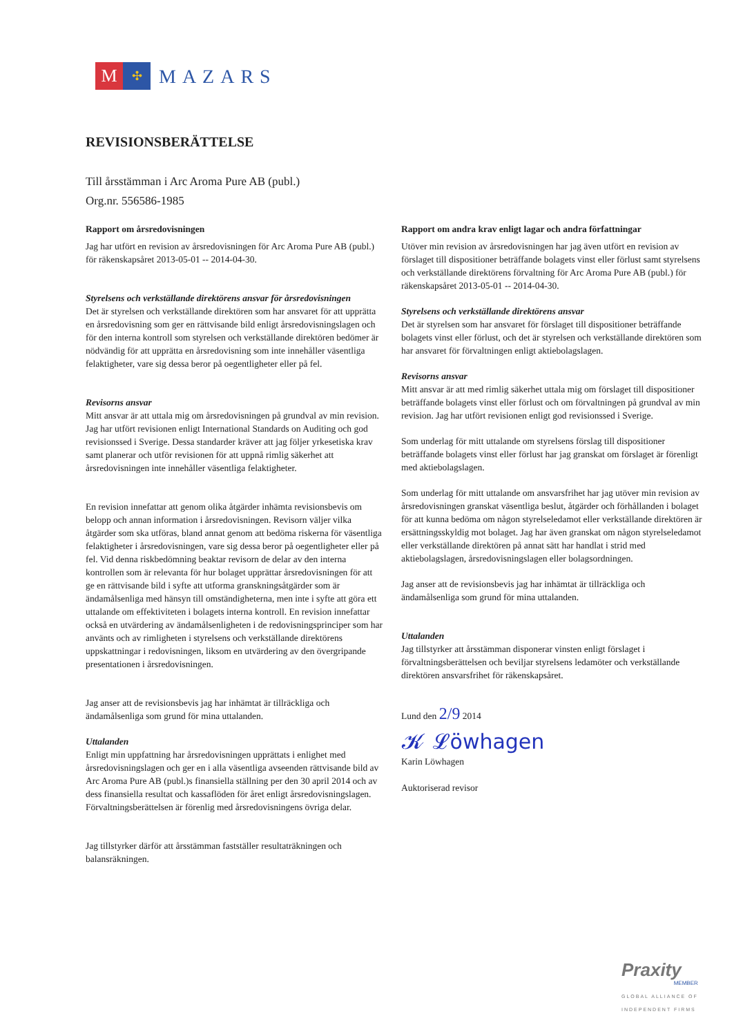M
✣
MAZARS
REVISIONSBERÄTTELSE
Till årsstämman i Arc Aroma Pure AB (publ.)
Org.nr. 556586-1985
Rapport om årsredovisningen
Jag har utfört en revision av årsredovisningen för Arc Aroma Pure AB (publ.) för räkenskapsåret 2013-05-01 -- 2014-04-30.
Styrelsens och verkställande direktörens ansvar för årsredovisningen
Det är styrelsen och verkställande direktören som har ansvaret för att upprätta en årsredovisning som ger en rättvisande bild enligt årsredovisningslagen och för den interna kontroll som styrelsen och verkställande direktören bedömer är nödvändig för att upprätta en årsredovisning som inte innehåller väsentliga felaktigheter, vare sig dessa beror på oegentligheter eller på fel.
Revisorns ansvar
Mitt ansvar är att uttala mig om årsredovisningen på grundval av min revision. Jag har utfört revisionen enligt International Standards on Auditing och god revisionssed i Sverige. Dessa standarder kräver att jag följer yrkesetiska krav samt planerar och utför revisionen för att uppnå rimlig säkerhet att årsredovisningen inte innehåller väsentliga felaktigheter.
En revision innefattar att genom olika åtgärder inhämta revisionsbevis om belopp och annan information i årsredovisningen. Revisorn väljer vilka åtgärder som ska utföras, bland annat genom att bedöma riskerna för väsentliga felaktigheter i årsredovisningen, vare sig dessa beror på oegentligheter eller på fel. Vid denna riskbedömning beaktar revisorn de delar av den interna kontrollen som är relevanta för hur bolaget upprättar årsredovisningen för att ge en rättvisande bild i syfte att utforma granskningsåtgärder som är ändamålsenliga med hänsyn till omständigheterna, men inte i syfte att göra ett uttalande om effektiviteten i bolagets interna kontroll. En revision innefattar också en utvärdering av ändamålsenligheten i de redovisningsprinciper som har använts och av rimligheten i styrelsens och verkställande direktörens uppskattningar i redovisningen, liksom en utvärdering av den övergripande presentationen i årsredovisningen.
Jag anser att de revisionsbevis jag har inhämtat är tillräckliga och ändamålsenliga som grund för mina uttalanden.
Uttalanden
Enligt min uppfattning har årsredovisningen upprättats i enlighet med årsredovisningslagen och ger en i alla väsentliga avseenden rättvisande bild av Arc Aroma Pure AB (publ.)s finansiella ställning per den 30 april 2014 och av dess finansiella resultat och kassaflöden för året enligt årsredovisningslagen. Förvaltningsberättelsen är förenlig med årsredovisningens övriga delar.
Jag tillstyrker därför att årsstämman fastställer resultaträkningen och balansräkningen.
Rapport om andra krav enligt lagar och andra författningar
Utöver min revision av årsredovisningen har jag även utfört en revision av förslaget till dispositioner beträffande bolagets vinst eller förlust samt styrelsens och verkställande direktörens förvaltning för Arc Aroma Pure AB (publ.) för räkenskapsåret 2013-05-01 -- 2014-04-30.
Styrelsens och verkställande direktörens ansvar
Det är styrelsen som har ansvaret för förslaget till dispositioner beträffande bolagets vinst eller förlust, och det är styrelsen och verkställande direktören som har ansvaret för förvaltningen enligt aktiebolagslagen.
Revisorns ansvar
Mitt ansvar är att med rimlig säkerhet uttala mig om förslaget till dispositioner beträffande bolagets vinst eller förlust och om förvaltningen på grundval av min revision. Jag har utfört revisionen enligt god revisionssed i Sverige.
Som underlag för mitt uttalande om styrelsens förslag till dispositioner beträffande bolagets vinst eller förlust har jag granskat om förslaget är förenligt med aktiebolagslagen.
Som underlag för mitt uttalande om ansvarsfrihet har jag utöver min revision av årsredovisningen granskat väsentliga beslut, åtgärder och förhållanden i bolaget för att kunna bedöma om någon styrelseledamot eller verkställande direktören är ersättningsskyldig mot bolaget. Jag har även granskat om någon styrelseledamot eller verkställande direktören på annat sätt har handlat i strid med aktiebolagslagen, årsredovisningslagen eller bolagsordningen.
Jag anser att de revisionsbevis jag har inhämtat är tillräckliga och ändamålsenliga som grund för mina uttalanden.
Uttalanden
Jag tillstyrker att årsstämman disponerar vinsten enligt förslaget i förvaltningsberättelsen och beviljar styrelsens ledamöter och verkställande direktören ansvarsfrihet för räkenskapsåret.
Lund den 2/9 2014
𝓚 𝓛öwhagen
Karin Löwhagen
Auktoriserad revisor
Praxity
MEMBER
GLOBAL ALLIANCE OF
INDEPENDENT FIRMS